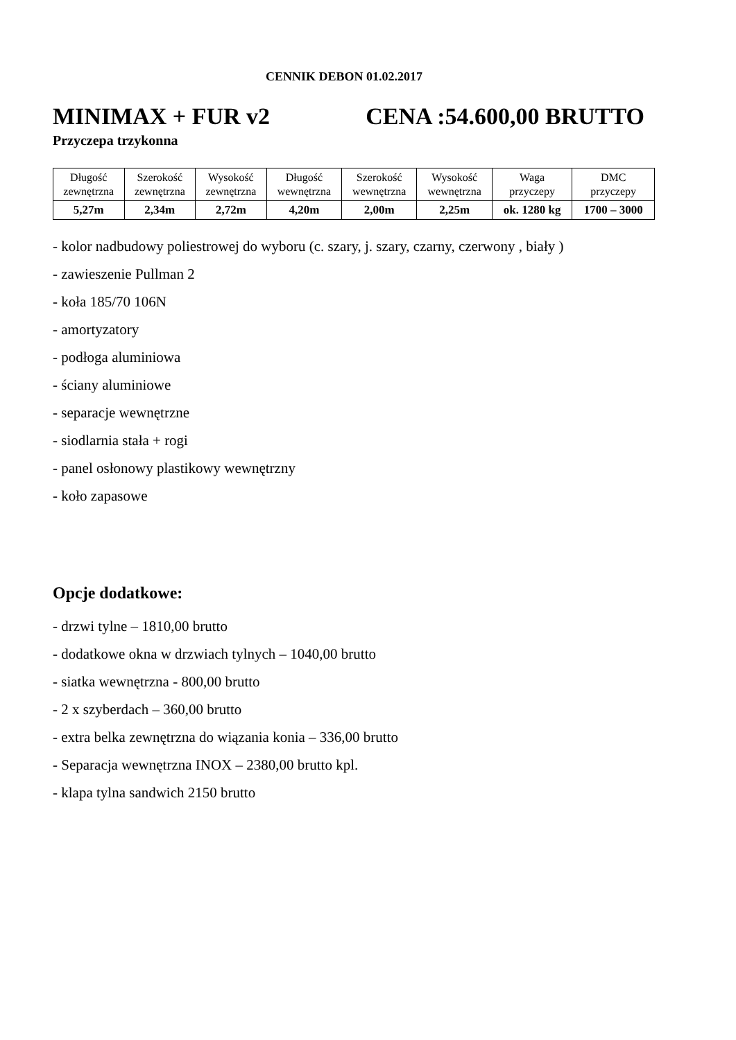CENNIK DEBON 01.02.2017
MINIMAX + FUR v2 CENA :54.600,00 BRUTTO
Przyczepa trzykonna
| Długość zewnętrzna | Szerokość zewnętrzna | Wysokość zewnętrzna | Długość wewnętrzna | Szerokość wewnętrzna | Wysokość wewnętrzna | Waga przyczepy | DMC przyczepy |
| 5,27m | 2,34m | 2,72m | 4,20m | 2,00m | 2,25m | ok. 1280 kg | 1700 – 3000 |
- kolor nadbudowy poliestrowej do wyboru (c. szary, j. szary, czarny, czerwony , biały )
- zawieszenie Pullman 2
- koła 185/70 106N
- amortyzatory
- podłoga aluminiowa
- ściany aluminiowe
- separacje wewnętrzne
- siodlarnia stała + rogi
- panel osłonowy plastikowy wewnętrzny
- koło zapasowe
Opcje dodatkowe:
- drzwi tylne – 1810,00 brutto
- dodatkowe okna w drzwiach tylnych – 1040,00 brutto
- siatka wewnętrzna - 800,00 brutto
- 2 x szyberdach – 360,00 brutto
- extra belka zewnętrzna do wiązania konia – 336,00 brutto
- Separacja wewnętrzna INOX – 2380,00 brutto kpl.
- klapa tylna sandwich 2150 brutto